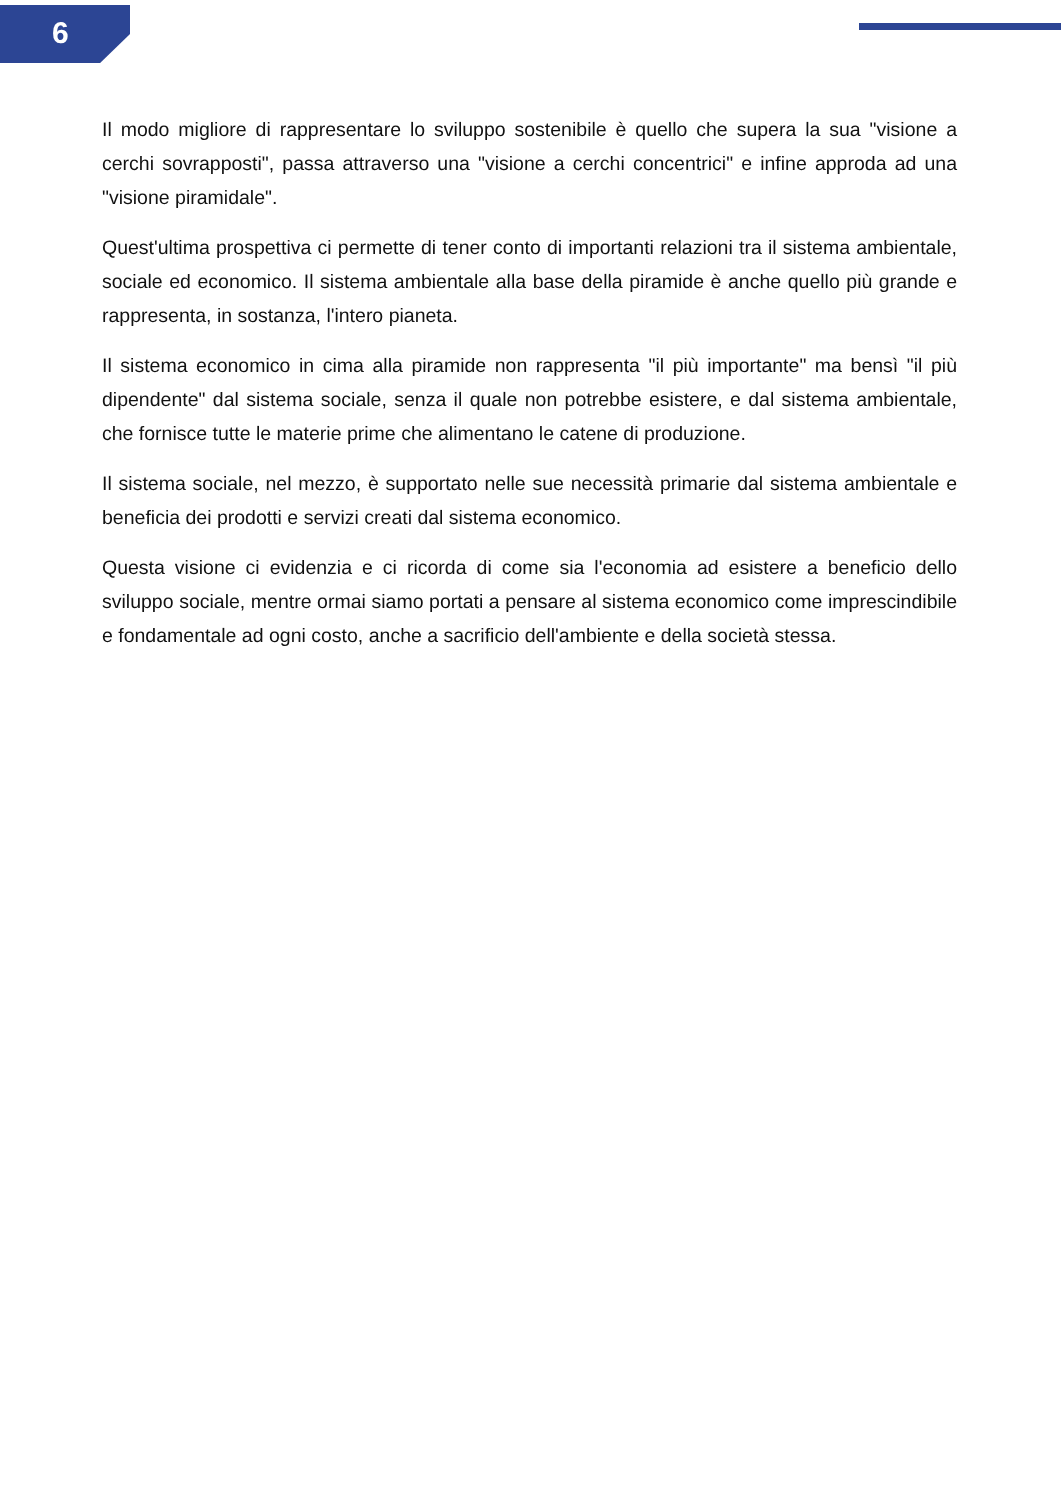6
Il modo migliore di rappresentare lo sviluppo sostenibile è quello che supera la sua "visione a cerchi sovrapposti", passa attraverso una "visione a cerchi concentrici" e infine approda ad una "visione piramidale".
Quest'ultima prospettiva ci permette di tener conto di importanti relazioni tra il sistema ambientale, sociale ed economico. Il sistema ambientale alla base della piramide è anche quello più grande e rappresenta, in sostanza, l'intero pianeta.
Il sistema economico in cima alla piramide non rappresenta "il più importante" ma bensì "il più dipendente" dal sistema sociale, senza il quale non potrebbe esistere, e dal sistema ambientale, che fornisce tutte le materie prime che alimentano le catene di produzione.
Il sistema sociale, nel mezzo, è supportato nelle sue necessità primarie dal sistema ambientale e beneficia dei prodotti e servizi creati dal sistema economico.
Questa visione ci evidenzia e ci ricorda di come sia l'economia ad esistere a beneficio dello sviluppo sociale, mentre ormai siamo portati a pensare al sistema economico come imprescindibile e fondamentale ad ogni costo, anche a sacrificio dell'ambiente e della società stessa.